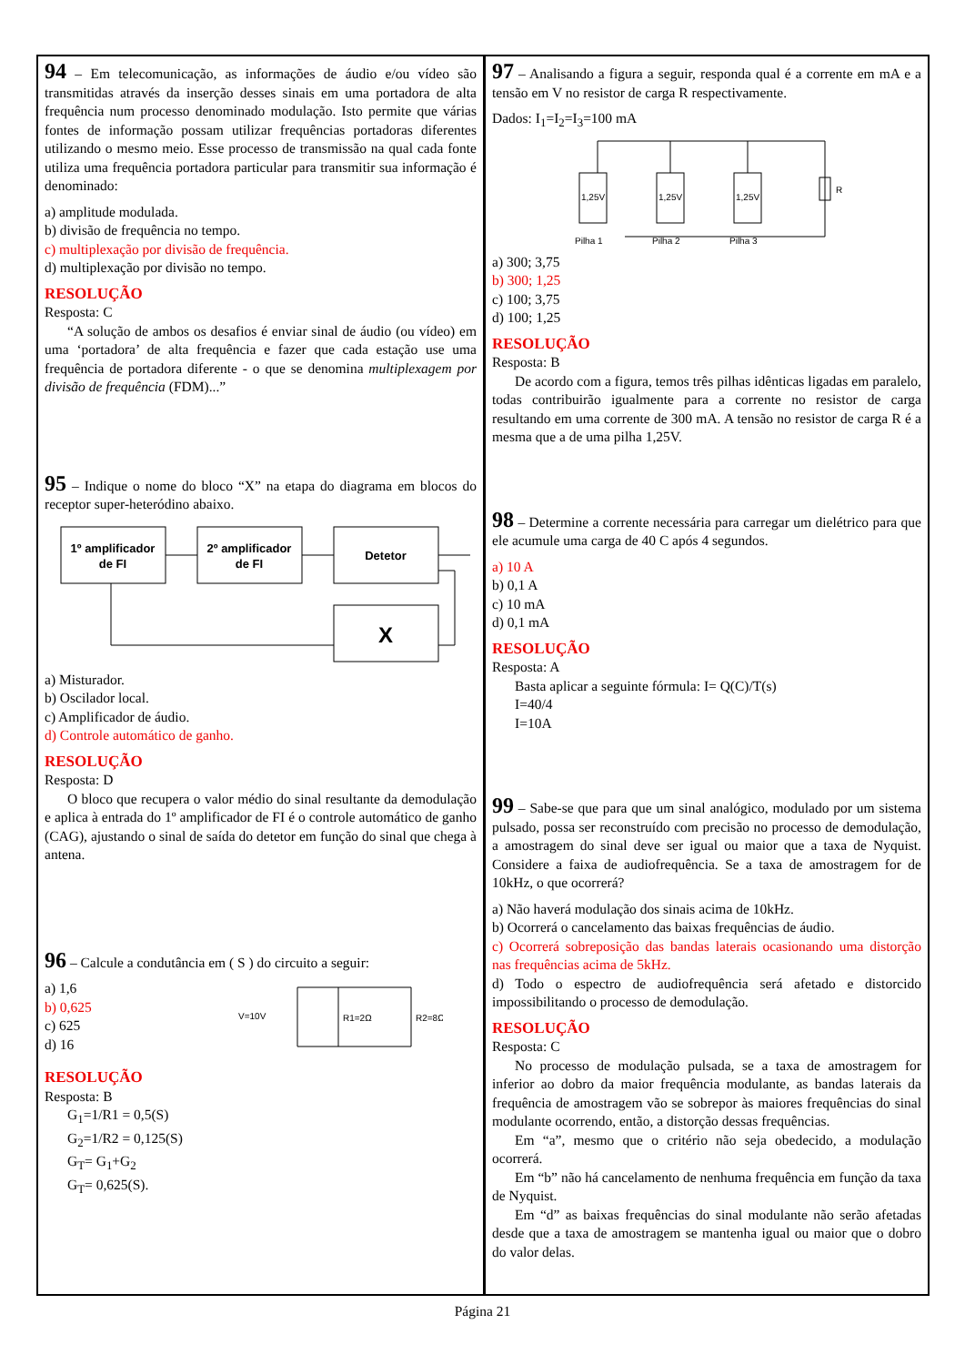94 – Em telecomunicação, as informações de áudio e/ou vídeo são transmitidas através da inserção desses sinais em uma portadora de alta frequência num processo denominado modulação. Isto permite que várias fontes de informação possam utilizar frequências portadoras diferentes utilizando o mesmo meio. Esse processo de transmissão na qual cada fonte utiliza uma frequência portadora particular para transmitir sua informação é denominado:
a) amplitude modulada.
b) divisão de frequência no tempo.
c) multiplexação por divisão de frequência.
d) multiplexação por divisão no tempo.
RESOLUÇÃO
Resposta: C
“A solução de ambos os desafios é enviar sinal de áudio (ou vídeo) em uma ‘portadora’ de alta frequência e fazer que cada estação use uma frequência de portadora diferente - o que se denomina multiplexagem por divisão de frequência (FDM)...”
95 – Indique o nome do bloco “X” na etapa do diagrama em blocos do receptor super-heteródino abaixo.
1º amplificador
de FI
2º amplificador
de FI
Detetor
X
a) Misturador.
b) Oscilador local.
c) Amplificador de áudio.
d) Controle automático de ganho.
RESOLUÇÃO
Resposta: D
O bloco que recupera o valor médio do sinal resultante da demodulação e aplica à entrada do 1º amplificador de FI é o controle automático de ganho (CAG), ajustando o sinal de saída do detetor em função do sinal que chega à antena.
96 – Calcule a condutância em ( S ) do circuito a seguir:
a) 1,6
b) 0,625
c) 625
d) 16
V=10V
R1=2Ω
R2=8Ω
RESOLUÇÃO
Resposta: B
G<sub>1</sub>=1/R1 = 0,5(S)
G<sub>2</sub>=1/R2 = 0,125(S)
G<sub>T</sub>= G<sub>1</sub>+G<sub>2</sub>
G<sub>T</sub>= 0,625(S).
97 – Analisando a figura a seguir, responda qual é a corrente em mA e a tensão em V no resistor de carga R respectivamente.
Dados: I<sub>1</sub>=I<sub>2</sub>=I<sub>3</sub>=100 mA
1,25V
Pilha 1
1,25V
Pilha 2
1,25V
Pilha 3
R
a) 300; 3,75
b) 300; 1,25
c) 100; 3,75
d) 100; 1,25
RESOLUÇÃO
Resposta: B
De acordo com a figura, temos três pilhas idênticas ligadas em paralelo, todas contribuirão igualmente para a corrente no resistor de carga resultando em uma corrente de 300 mA. A tensão no resistor de carga R é a mesma que a de uma pilha 1,25V.
98 – Determine a corrente necessária para carregar um dielétrico para que ele acumule uma carga de 40 C após 4 segundos.
a) 10 A
b) 0,1 A
c) 10 mA
d) 0,1 mA
RESOLUÇÃO
Resposta: A
Basta aplicar a seguinte fórmula: I= Q(C)/T(s)
I=40/4
I=10A
99 – Sabe-se que para que um sinal analógico, modulado por um sistema pulsado, possa ser reconstruído com precisão no processo de demodulação, a amostragem do sinal deve ser igual ou maior que a taxa de Nyquist. Considere a faixa de audiofrequência. Se a taxa de amostragem for de 10kHz, o que ocorrerá?
a) Não haverá modulação dos sinais acima de 10kHz.
b) Ocorrerá o cancelamento das baixas frequências de áudio.
c) Ocorrerá sobreposição das bandas laterais ocasionando uma distorção nas frequências acima de 5kHz.
d) Todo o espectro de audiofrequência será afetado e distorcido impossibilitando o processo de demodulação.
RESOLUÇÃO
Resposta: C
No processo de modulação pulsada, se a taxa de amostragem for inferior ao dobro da maior frequência modulante, as bandas laterais da frequência de amostragem vão se sobrepor às maiores frequências do sinal modulante ocorrendo, então, a distorção dessas frequências.
Em “a”, mesmo que o critério não seja obedecido, a modulação ocorrerá.
Em “b” não há cancelamento de nenhuma frequência em função da taxa de Nyquist.
Em “d” as baixas frequências do sinal modulante não serão afetadas desde que a taxa de amostragem se mantenha igual ou maior que o dobro do valor delas.
Página 21